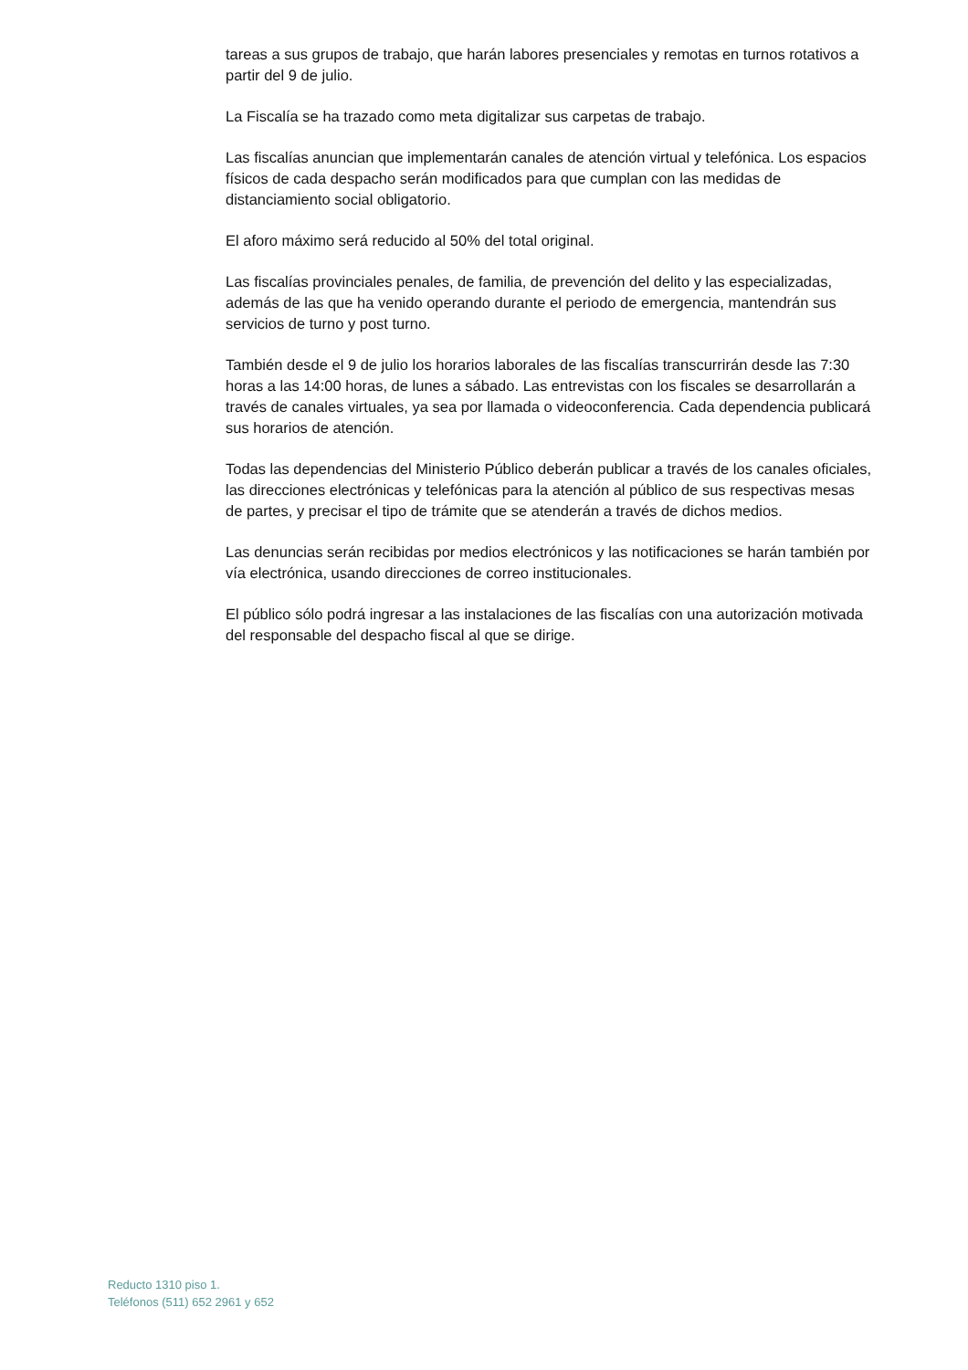tareas a sus grupos de trabajo, que harán labores presenciales y remotas en turnos rotativos a partir del 9 de julio.
La Fiscalía se ha trazado como meta digitalizar sus carpetas de trabajo.
Las fiscalías anuncian que implementarán canales de atención virtual y telefónica. Los espacios físicos de cada despacho serán modificados para que cumplan con las medidas de distanciamiento social obligatorio.
El aforo máximo será reducido al 50% del total original.
Las fiscalías provinciales penales, de familia, de prevención del delito y las especializadas, además de las que ha venido operando durante el periodo de emergencia, mantendrán sus servicios de turno y post turno.
También desde el 9 de julio los horarios laborales de las fiscalías transcurrirán desde las 7:30 horas a las 14:00 horas, de lunes a sábado. Las entrevistas con los fiscales se desarrollarán a través de canales virtuales, ya sea por llamada o videoconferencia. Cada dependencia publicará sus horarios de atención.
Todas las dependencias del Ministerio Público deberán publicar a través de los canales oficiales, las direcciones electrónicas y telefónicas para la atención al público de sus respectivas mesas de partes, y precisar el tipo de trámite que se atenderán a través de dichos medios.
Las denuncias serán recibidas por medios electrónicos y las notificaciones se harán también por vía electrónica, usando direcciones de correo institucionales.
El público sólo podrá ingresar a las instalaciones de las fiscalías con una autorización motivada del responsable del despacho fiscal al que se dirige.
Reducto 1310 piso 1.
Teléfonos (511) 652 2961 y 652